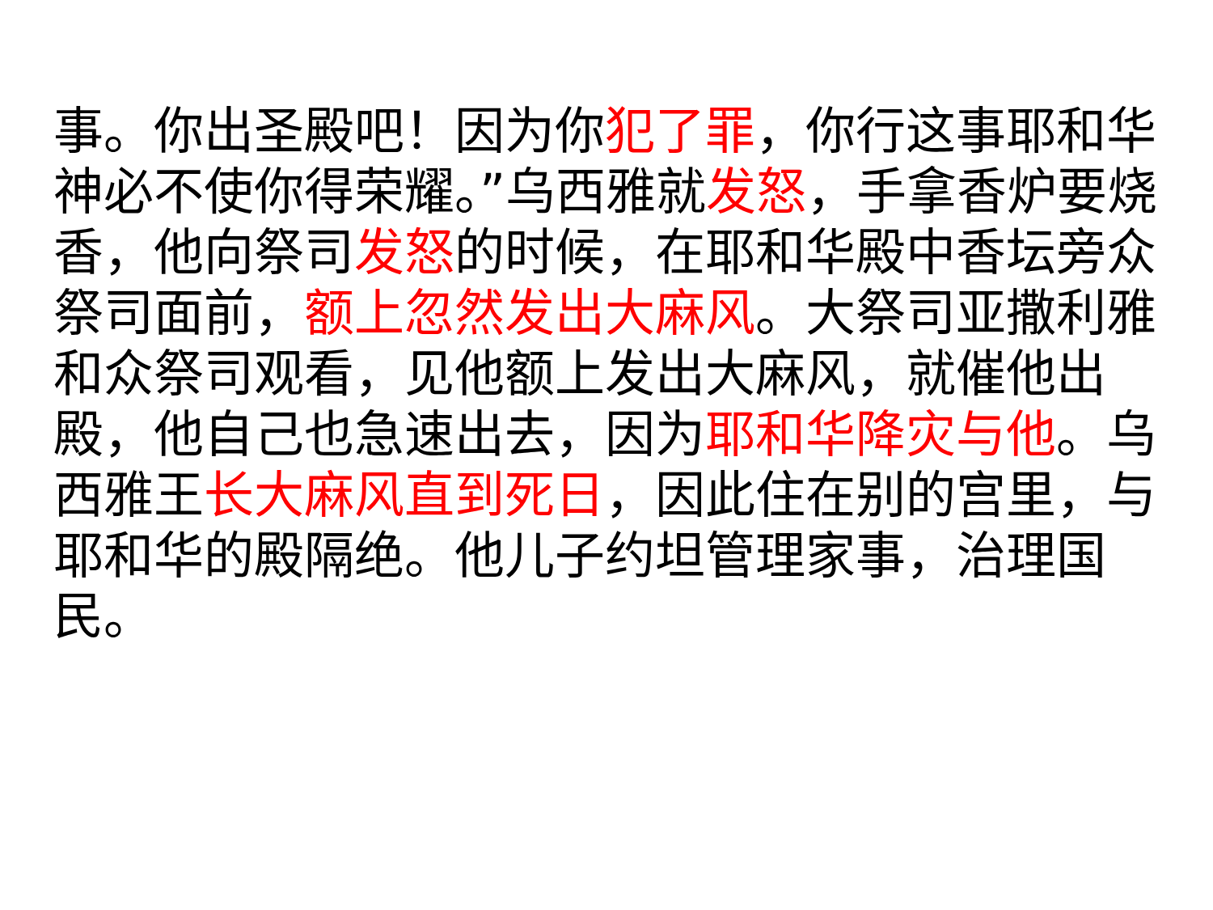事。你出圣殿吧！因为你犯了罪，你行这事耶和华　神必不使你得荣耀。”乌西雅就发怒，手拿香炉要烧香，他向祭司发怒的时候，在耶和华殿中香坛旁众祭司面前，额上忽然发出大麻风。大祭司亚撒利雅和众祭司观看，见他额上发出大麻风，就催他出殿，他自己也急速出去，因为耶和华降灾与他。乌西雅王长大麻风直到死日，因此住在别的宫里，与耶和华的殿隔绝。他儿子约坦管理家事，治理国民。